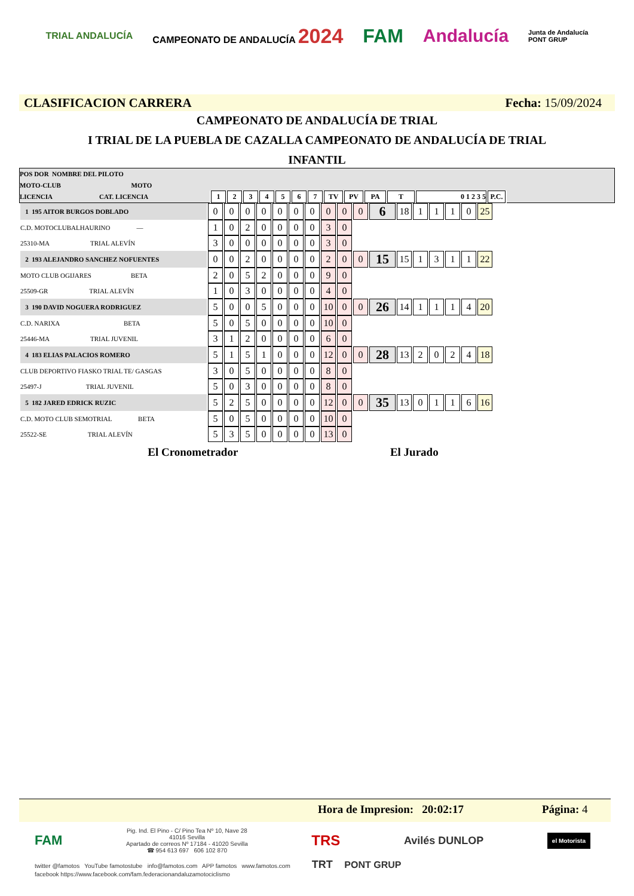TRIAL ANDALUCÍA CAMPEONATO DE ANDALUCÍA 2024 FAM Andalucía Junta de Andalucía
PONT GRUP
CLASIFICACION CARRERA Fecha: 15/09/2024
CAMPEONATO DE ANDALUCÍA DE TRIAL
I TRIAL DE LA PUEBLA DE CAZALLA CAMPEONATO DE ANDALUCÍA DE TRIAL
INFANTIL
POS DOR NOMBRE DEL PILOTO
MOTO-CLUB MOTO
LICENCIA CAT. LICENCIA
| 1 | 2 | 3 | 4 | 5 | 6 | 7 | TV | PV | PA | T | 0 1 2 3 5 | P.C. |
| 1 195 AITOR BURGOS DOBLADO | 0 | 0 | 0 | 0 | 0 | 0 | 0 | 0 | 0 | 0 | 6 | 18 | 1 | 1 | 1 | 0 | 25 |
| C.D. MOTOCLUBALHAURINO — | 1 | 0 | 2 | 0 | 0 | 0 | 0 | 3 | 0 | | | | | | | | |
| 25310-MA TRIAL ALEVÍN | 3 | 0 | 0 | 0 | 0 | 0 | 0 | 3 | 0 | | | | | | | | |
| 2 193 ALEJANDRO SANCHEZ NOFUENTES | 0 | 0 | 2 | 0 | 0 | 0 | 0 | 2 | 0 | 0 | 15 | 15 | 1 | 3 | 1 | 1 | 22 |
| MOTO CLUB OGIJARES BETA | 2 | 0 | 5 | 2 | 0 | 0 | 0 | 9 | 0 | | | | | | | | |
| 25509-GR TRIAL ALEVÍN | 1 | 0 | 3 | 0 | 0 | 0 | 0 | 4 | 0 | | | | | | | | |
| 3 190 DAVID NOGUERA RODRIGUEZ | 5 | 0 | 0 | 5 | 0 | 0 | 0 | 10 | 0 | 0 | 26 | 14 | 1 | 1 | 1 | 4 | 20 |
| C.D. NARIXA BETA | 5 | 0 | 5 | 0 | 0 | 0 | 0 | 10 | 0 | | | | | | | | |
| 25446-MA TRIAL JUVENIL | 3 | 1 | 2 | 0 | 0 | 0 | 0 | 6 | 0 | | | | | | | | |
| 4 183 ELIAS PALACIOS ROMERO | 5 | 1 | 5 | 1 | 0 | 0 | 0 | 12 | 0 | 0 | 28 | 13 | 2 | 0 | 2 | 4 | 18 |
| CLUB DEPORTIVO FIASKO TRIAL TE/ GASGAS | 3 | 0 | 5 | 0 | 0 | 0 | 0 | 8 | 0 | | | | | | | | |
| 25497-J TRIAL JUVENIL | 5 | 0 | 3 | 0 | 0 | 0 | 0 | 8 | 0 | | | | | | | | |
| 5 182 JARED EDRICK RUZIC | 5 | 2 | 5 | 0 | 0 | 0 | 0 | 12 | 0 | 0 | 35 | 13 | 0 | 1 | 1 | 6 | 16 |
| C.D. MOTO CLUB SEMOTRIAL BETA | 5 | 0 | 5 | 0 | 0 | 0 | 0 | 10 | 0 | | | | | | | | |
| 25522-SE TRIAL ALEVÍN | 5 | 3 | 5 | 0 | 0 | 0 | 0 | 13 | 0 | | | | | | | | |
El Cronometrador El Jurado
Hora de Impresion: 20:02:17 Página: 4
FAM Pig. Ind. El Pino - C/ Pino Tea Nº 10, Nave 28
41016 Sevilla
Apartado de correos Nº 17184 - 41020 Sevilla
☎ 954 613 697 606 102 870 TRS Avilés DUNLOP el Motorista
twitter @famotos YouTube famotostube info@famotos.com APP famotos www.famotos.com TRT PONT GRUP
facebook https://www.facebook.com/fam.federacionandaluzamotociclismo